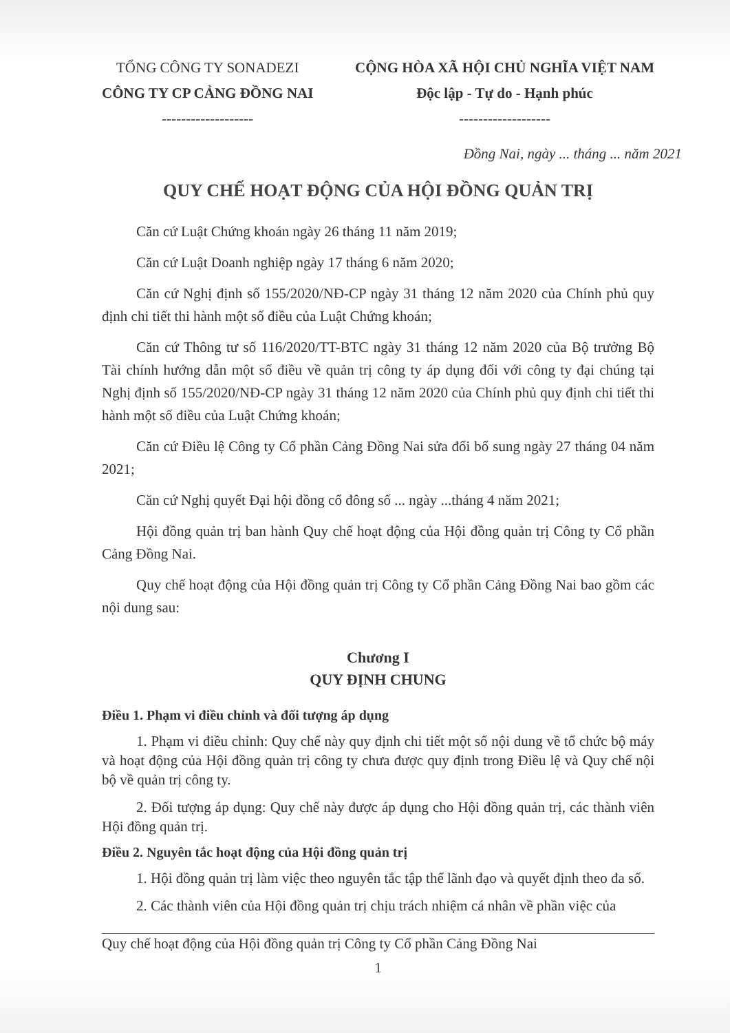TỔNG CÔNG TY SONADEZI
CÔNG TY CP CẢNG ĐỒNG NAI
-------------------
CỘNG HÒA XÃ HỘI CHỦ NGHĨA VIỆT NAM
Độc lập - Tự do - Hạnh phúc
-------------------
Đồng Nai, ngày ... tháng ... năm 2021
QUY CHẾ HOẠT ĐỘNG CỦA HỘI ĐỒNG QUẢN TRỊ
Căn cứ Luật Chứng khoán ngày 26 tháng 11 năm 2019;
Căn cứ Luật Doanh nghiệp ngày 17 tháng 6 năm 2020;
Căn cứ Nghị định số 155/2020/NĐ-CP ngày 31 tháng 12 năm 2020 của Chính phủ quy định chi tiết thi hành một số điều của Luật Chứng khoán;
Căn cứ Thông tư số 116/2020/TT-BTC ngày 31 tháng 12 năm 2020 của Bộ trưởng Bộ Tài chính hướng dẫn một số điều về quản trị công ty áp dụng đối với công ty đại chúng tại Nghị định số 155/2020/NĐ-CP ngày 31 tháng 12 năm 2020 của Chính phủ quy định chi tiết thi hành một số điều của Luật Chứng khoán;
Căn cứ Điều lệ Công ty Cổ phần Cảng Đồng Nai sửa đổi bổ sung ngày 27 tháng 04 năm 2021;
Căn cứ Nghị quyết Đại hội đồng cổ đông số ... ngày ...tháng 4 năm 2021;
Hội đồng quản trị ban hành Quy chế hoạt động của Hội đồng quản trị Công ty Cổ phần Cảng Đồng Nai.
Quy chế hoạt động của Hội đồng quản trị Công ty Cổ phần Cảng Đồng Nai bao gồm các nội dung sau:
Chương I
QUY ĐỊNH CHUNG
Điều 1. Phạm vi điều chỉnh và đối tượng áp dụng
1. Phạm vi điều chỉnh: Quy chế này quy định chi tiết một số nội dung về tổ chức bộ máy và hoạt động của Hội đồng quản trị công ty chưa được quy định trong Điều lệ và Quy chế nội bộ về quản trị công ty.
2. Đối tượng áp dụng: Quy chế này được áp dụng cho Hội đồng quản trị, các thành viên Hội đồng quản trị.
Điều 2. Nguyên tắc hoạt động của Hội đồng quản trị
1. Hội đồng quản trị làm việc theo nguyên tắc tập thể lãnh đạo và quyết định theo đa số.
2. Các thành viên của Hội đồng quản trị chịu trách nhiệm cá nhân về phần việc của
Quy chế hoạt động của Hội đồng quản trị Công ty Cổ phần Cảng Đồng Nai
1